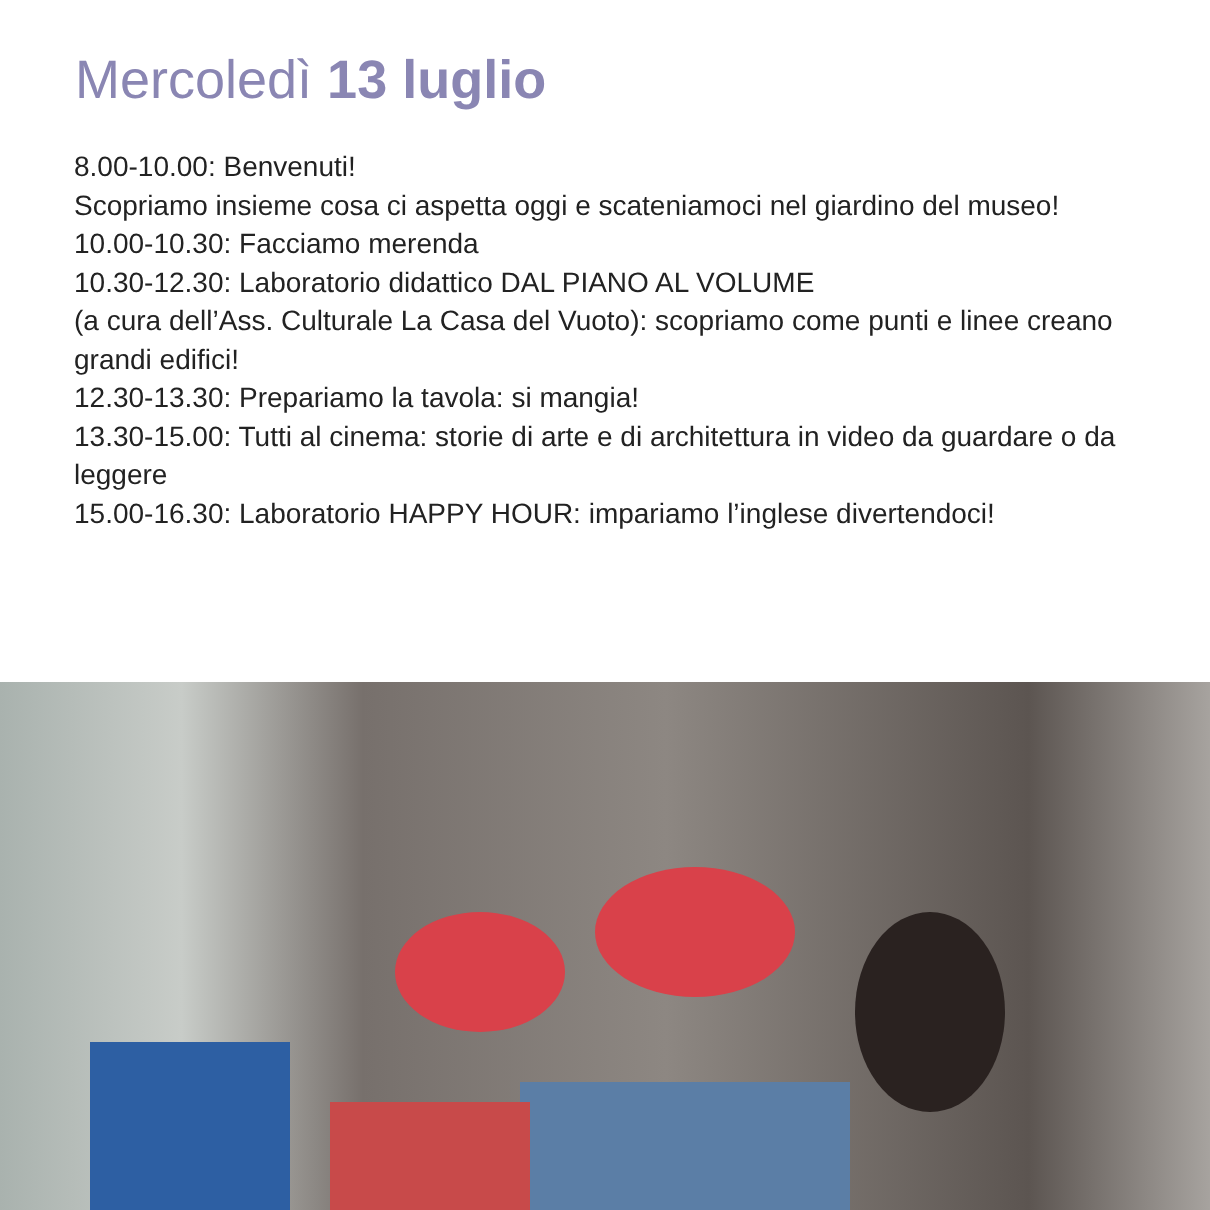Mercoledì 13 luglio
8.00-10.00: Benvenuti!
Scopriamo insieme cosa ci aspetta oggi e scateniamoci nel giardino del museo!
10.00-10.30: Facciamo merenda
10.30-12.30: Laboratorio didattico DAL PIANO AL VOLUME
(a cura dell’Ass. Culturale La Casa del Vuoto): scopriamo come punti e linee creano grandi edifici!
12.30-13.30: Prepariamo la tavola: si mangia!
13.30-15.00: Tutti al cinema: storie di arte e di architettura in video da guardare o da leggere
15.00-16.30: Laboratorio HAPPY HOUR: impariamo l’inglese divertendoci!